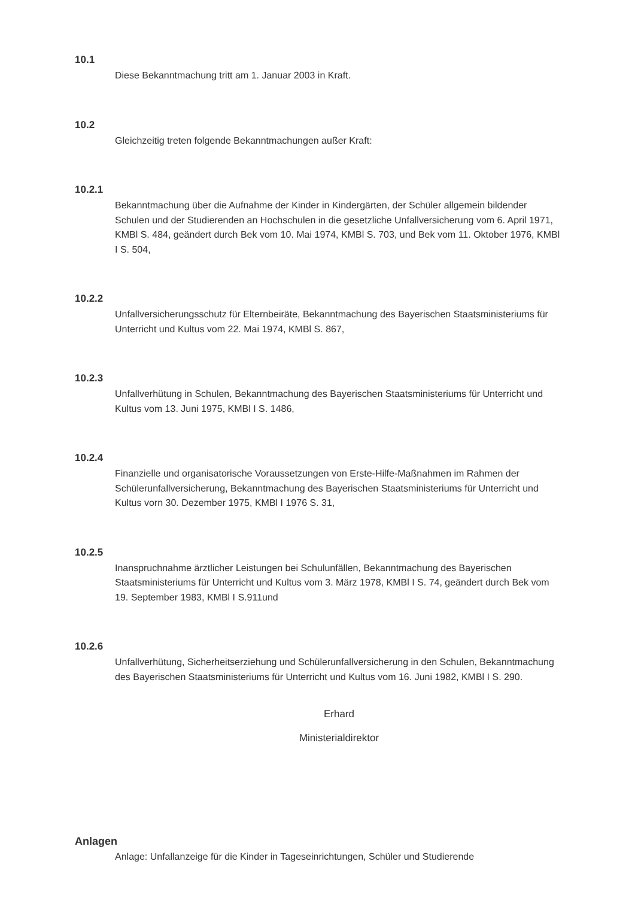10.1
Diese Bekanntmachung tritt am 1. Januar 2003 in Kraft.
10.2
Gleichzeitig treten folgende Bekanntmachungen außer Kraft:
10.2.1
Bekanntmachung über die Aufnahme der Kinder in Kindergärten, der Schüler allgemein bildender Schulen und der Studierenden an Hochschulen in die gesetzliche Unfallversicherung vom 6. April 1971, KMBl S. 484, geändert durch Bek vom 10. Mai 1974, KMBl S. 703, und Bek vom 11. Oktober 1976, KMBl I S. 504,
10.2.2
Unfallversicherungsschutz für Elternbeiräte, Bekanntmachung des Bayerischen Staatsministeriums für Unterricht und Kultus vom 22. Mai 1974, KMBl S. 867,
10.2.3
Unfallverhütung in Schulen, Bekanntmachung des Bayerischen Staatsministeriums für Unterricht und Kultus vom 13. Juni 1975, KMBl I S. 1486,
10.2.4
Finanzielle und organisatorische Voraussetzungen von Erste-Hilfe-Maßnahmen im Rahmen der Schülerunfallversicherung, Bekanntmachung des Bayerischen Staatsministeriums für Unterricht und Kultus vorn 30. Dezember 1975, KMBl I 1976 S. 31,
10.2.5
Inanspruchnahme ärztlicher Leistungen bei Schulunfällen, Bekanntmachung des Bayerischen Staatsministeriums für Unterricht und Kultus vom 3. März 1978, KMBl I S. 74, geändert durch Bek vom 19. September 1983, KMBl I S.911und
10.2.6
Unfallverhütung, Sicherheitserziehung und Schülerunfallversicherung in den Schulen, Bekanntmachung des Bayerischen Staatsministeriums für Unterricht und Kultus vom 16. Juni 1982, KMBl I S. 290.
Erhard
Ministerialdirektor
Anlagen
Anlage: Unfallanzeige für die Kinder in Tageseinrichtungen, Schüler und Studierende